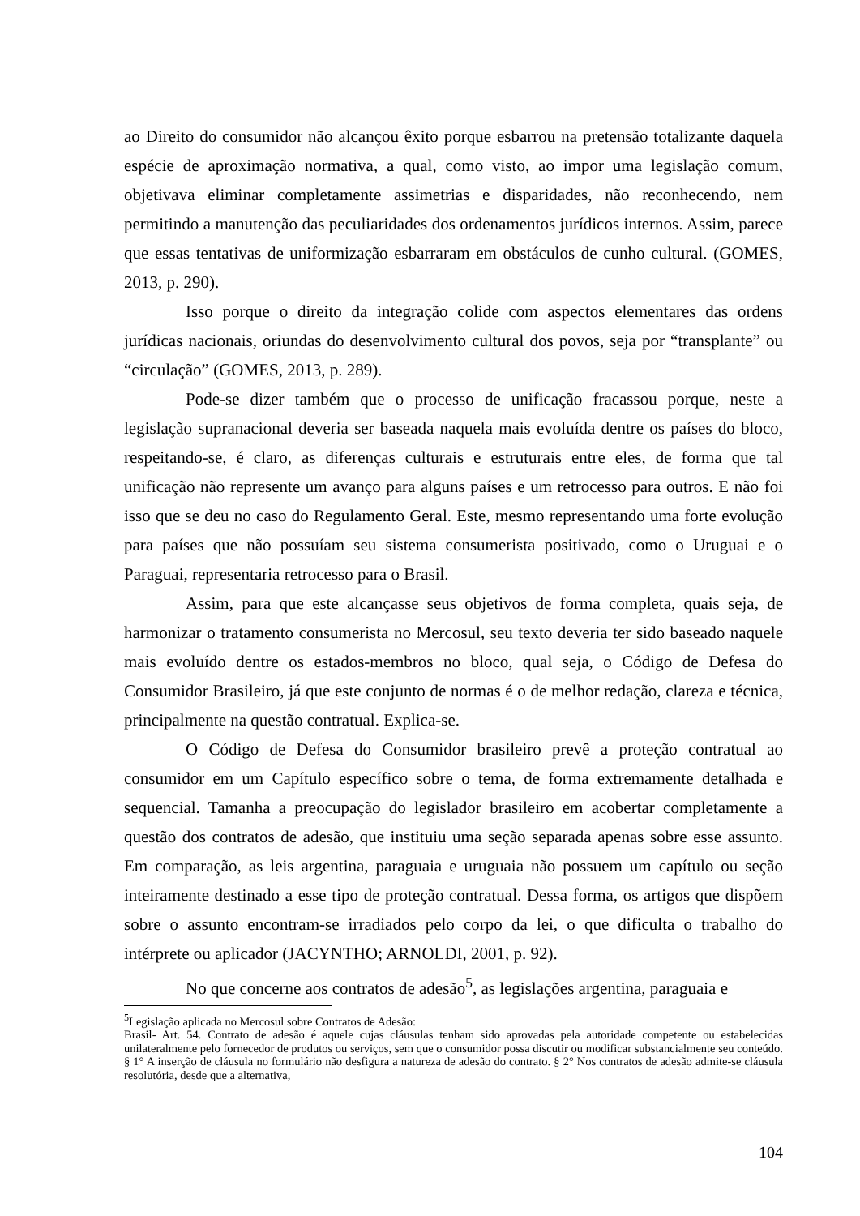ao Direito do consumidor não alcançou êxito porque esbarrou na pretensão totalizante daquela espécie de aproximação normativa, a qual, como visto, ao impor uma legislação comum, objetivava eliminar completamente assimetrias e disparidades, não reconhecendo, nem permitindo a manutenção das peculiaridades dos ordenamentos jurídicos internos. Assim, parece que essas tentativas de uniformização esbarraram em obstáculos de cunho cultural. (GOMES, 2013, p. 290).
Isso porque o direito da integração colide com aspectos elementares das ordens jurídicas nacionais, oriundas do desenvolvimento cultural dos povos, seja por “transplante” ou “circulação” (GOMES, 2013, p. 289).
Pode-se dizer também que o processo de unificação fracassou porque, neste a legislação supranacional deveria ser baseada naquela mais evoluída dentre os países do bloco, respeitando-se, é claro, as diferenças culturais e estruturais entre eles, de forma que tal unificação não represente um avanço para alguns países e um retrocesso para outros. E não foi isso que se deu no caso do Regulamento Geral. Este, mesmo representando uma forte evolução para países que não possuíam seu sistema consumerista positivado, como o Uruguai e o Paraguai, representaria retrocesso para o Brasil.
Assim, para que este alcançasse seus objetivos de forma completa, quais seja, de harmonizar o tratamento consumerista no Mercosul, seu texto deveria ter sido baseado naquele mais evoluído dentre os estados-membros no bloco, qual seja, o Código de Defesa do Consumidor Brasileiro, já que este conjunto de normas é o de melhor redação, clareza e técnica, principalmente na questão contratual. Explica-se.
O Código de Defesa do Consumidor brasileiro prevê a proteção contratual ao consumidor em um Capítulo específico sobre o tema, de forma extremamente detalhada e sequencial. Tamanha a preocupação do legislador brasileiro em acobertar completamente a questão dos contratos de adesão, que instituiu uma seção separada apenas sobre esse assunto. Em comparação, as leis argentina, paraguaia e uruguaia não possuem um capítulo ou seção inteiramente destinado a esse tipo de proteção contratual. Dessa forma, os artigos que dispõem sobre o assunto encontram-se irradiados pelo corpo da lei, o que dificulta o trabalho do intérprete ou aplicador (JACYNTHO; ARNOLDI, 2001, p. 92).
No que concerne aos contratos de adesão<sup>5</sup>, as legislações argentina, paraguaia e
<sup>5</sup> Legislação aplicada no Mercosul sobre Contratos de Adesão:
Brasil- Art. 54. Contrato de adesão é aquele cujas cláusulas tenham sido aprovadas pela autoridade competente ou estabelecidas unilateralmente pelo fornecedor de produtos ou serviços, sem que o consumidor possa discutir ou modificar substancialmente seu conteúdo. § 1° A inserção de cláusula no formulário não desfigura a natureza de adesão do contrato. § 2° Nos contratos de adesão admite-se cláusula resolutória, desde que a alternativa,
104